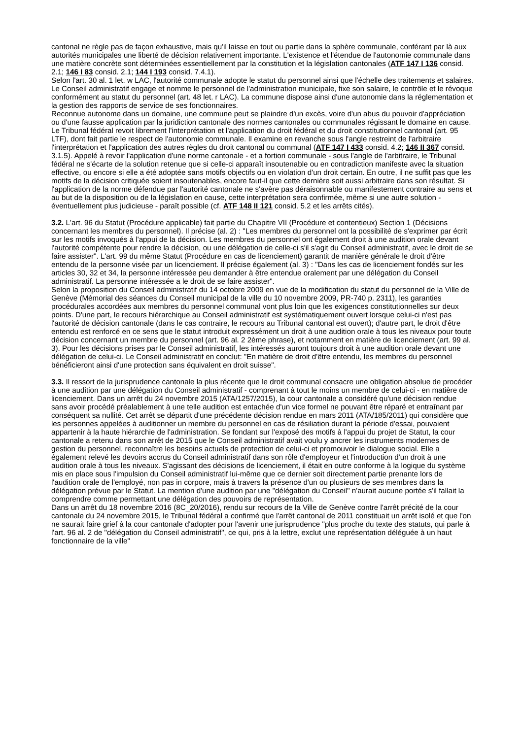cantonal ne règle pas de façon exhaustive, mais qu'il laisse en tout ou partie dans la sphère communale, conférant par là aux autorités municipales une liberté de décision relativement importante. L'existence et l'étendue de l'autonomie communale dans une matière concrète sont déterminées essentiellement par la constitution et la législation cantonales (ATF 147 I 136 consid. 2.1; 146 I 83 consid. 2.1; 144 I 193 consid. 7.4.1).
Selon l'art. 30 al. 1 let. w LAC, l'autorité communale adopte le statut du personnel ainsi que l'échelle des traitements et salaires. Le Conseil administratif engage et nomme le personnel de l'administration municipale, fixe son salaire, le contrôle et le révoque conformément au statut du personnel (art. 48 let. r LAC). La commune dispose ainsi d'une autonomie dans la réglementation et la gestion des rapports de service de ses fonctionnaires.
Reconnue autonome dans un domaine, une commune peut se plaindre d'un excès, voire d'un abus du pouvoir d'appréciation ou d'une fausse application par la juridiction cantonale des normes cantonales ou communales régissant le domaine en cause. Le Tribunal fédéral revoit librement l'interprétation et l'application du droit fédéral et du droit constitutionnel cantonal (art. 95 LTF), dont fait partie le respect de l'autonomie communale. Il examine en revanche sous l'angle restreint de l'arbitraire l'interprétation et l'application des autres règles du droit cantonal ou communal (ATF 147 I 433 consid. 4.2; 146 II 367 consid. 3.1.5). Appelé à revoir l'application d'une norme cantonale - et a fortiori communale - sous l'angle de l'arbitraire, le Tribunal fédéral ne s'écarte de la solution retenue que si celle-ci apparaît insoutenable ou en contradiction manifeste avec la situation effective, ou encore si elle a été adoptée sans motifs objectifs ou en violation d'un droit certain. En outre, il ne suffit pas que les motifs de la décision critiquée soient insoutenables, encore faut-il que cette dernière soit aussi arbitraire dans son résultat. Si l'application de la norme défendue par l'autorité cantonale ne s'avère pas déraisonnable ou manifestement contraire au sens et au but de la disposition ou de la législation en cause, cette interprétation sera confirmée, même si une autre solution - éventuellement plus judicieuse - paraît possible (cf. ATF 148 II 121 consid. 5.2 et les arrêts cités).
3.2. L'art. 96 du Statut (Procédure applicable) fait partie du Chapitre VII (Procédure et contentieux) Section 1 (Décisions concernant les membres du personnel). Il précise (al. 2) : "Les membres du personnel ont la possibilité de s'exprimer par écrit sur les motifs invoqués à l'appui de la décision. Les membres du personnel ont également droit à une audition orale devant l'autorité compétente pour rendre la décision, ou une délégation de celle-ci s'il s'agit du Conseil administratif, avec le droit de se faire assister". L'art. 99 du même Statut (Procédure en cas de licenciement) garantit de manière générale le droit d'être entendu de la personne visée par un licenciement. Il précise également (al. 3) : "Dans les cas de licenciement fondés sur les articles 30, 32 et 34, la personne intéressée peu demander à être entendue oralement par une délégation du Conseil administratif. La personne intéressée a le droit de se faire assister".
Selon la proposition du Conseil administratif du 14 octobre 2009 en vue de la modification du statut du personnel de la Ville de Genève (Mémorial des séances du Conseil municipal de la ville du 10 novembre 2009, PR-740 p. 2311), les garanties procédurales accordées aux membres du personnel communal vont plus loin que les exigences constitutionnelles sur deux points. D'une part, le recours hiérarchique au Conseil administratif est systématiquement ouvert lorsque celui-ci n'est pas l'autorité de décision cantonale (dans le cas contraire, le recours au Tribunal cantonal est ouvert); d'autre part, le droit d'être entendu est renforcé en ce sens que le statut introduit expressément un droit à une audition orale à tous les niveaux pour toute décision concernant un membre du personnel (art. 96 al. 2 2ème phrase), et notamment en matière de licenciement (art. 99 al. 3). Pour les décisions prises par le Conseil administratif, les intéressés auront toujours droit à une audition orale devant une délégation de celui-ci. Le Conseil administratif en conclut: "En matière de droit d'être entendu, les membres du personnel bénéficieront ainsi d'une protection sans équivalent en droit suisse".
3.3. Il ressort de la jurisprudence cantonale la plus récente que le droit communal consacre une obligation absolue de procéder à une audition par une délégation du Conseil administratif - comprenant à tout le moins un membre de celui-ci - en matière de licenciement. Dans un arrêt du 24 novembre 2015 (ATA/1257/2015), la cour cantonale a considéré qu'une décision rendue sans avoir procédé préalablement à une telle audition est entachée d'un vice formel ne pouvant être réparé et entraînant par conséquent sa nullité. Cet arrêt se départit d'une précédente décision rendue en mars 2011 (ATA/185/2011) qui considère que les personnes appelées à auditionner un membre du personnel en cas de résiliation durant la période d'essai, pouvaient appartenir à la haute hiérarchie de l'administration. Se fondant sur l'exposé des motifs à l'appui du projet de Statut, la cour cantonale a retenu dans son arrêt de 2015 que le Conseil administratif avait voulu y ancrer les instruments modernes de gestion du personnel, reconnaître les besoins actuels de protection de celui-ci et promouvoir le dialogue social. Elle a également relevé les devoirs accrus du Conseil administratif dans son rôle d'employeur et l'introduction d'un droit à une audition orale à tous les niveaux. S'agissant des décisions de licenciement, il était en outre conforme à la logique du système mis en place sous l'impulsion du Conseil administratif lui-même que ce dernier soit directement partie prenante lors de l'audition orale de l'employé, non pas in corpore, mais à travers la présence d'un ou plusieurs de ses membres dans la délégation prévue par le Statut. La mention d'une audition par une "délégation du Conseil" n'aurait aucune portée s'il fallait la comprendre comme permettant une délégation des pouvoirs de représentation.
Dans un arrêt du 18 novembre 2016 (8C_20/2016), rendu sur recours de la Ville de Genève contre l'arrêt précité de la cour cantonale du 24 novembre 2015, le Tribunal fédéral a confirmé que l'arrêt cantonal de 2011 constituait un arrêt isolé et que l'on ne saurait faire grief à la cour cantonale d'adopter pour l'avenir une jurisprudence "plus proche du texte des statuts, qui parle à l'art. 96 al. 2 de "délégation du Conseil administratif", ce qui, pris à la lettre, exclut une représentation déléguée à un haut fonctionnaire de la ville"